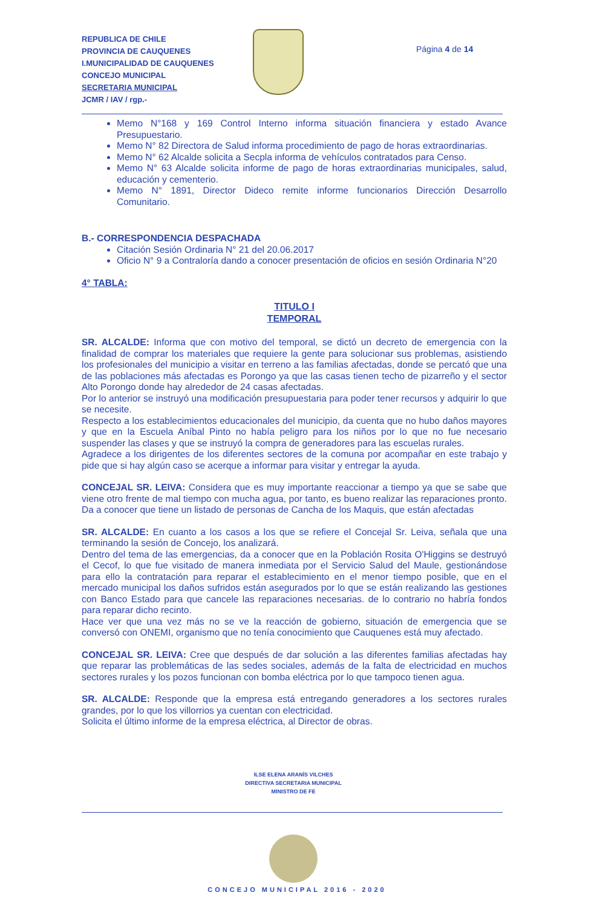REPUBLICA DE CHILE
PROVINCIA DE CAUQUENES
I.MUNICIPALIDAD DE CAUQUENES
CONCEJO MUNICIPAL
SECRETARIA MUNICIPAL
JCMR / IAV / rgp.-
Página 4 de 14
Memo N°168 y 169 Control Interno informa situación financiera y estado Avance Presupuestario.
Memo N° 82 Directora de Salud informa procedimiento de pago de horas extraordinarias.
Memo N° 62 Alcalde solicita a Secpla informa de vehículos contratados para Censo.
Memo N° 63 Alcalde solicita informe de pago de horas extraordinarias municipales, salud, educación y cementerio.
Memo N° 1891, Director Dideco remite informe funcionarios Dirección Desarrollo Comunitario.
B.- CORRESPONDENCIA DESPACHADA
Citación Sesión Ordinaria N° 21 del 20.06.2017
Oficio N° 9 a Contraloría dando a conocer presentación de oficios en sesión Ordinaria N°20
4° TABLA:
TITULO I
TEMPORAL
SR. ALCALDE: Informa que con motivo del temporal, se dictó un decreto de emergencia con la finalidad de comprar los materiales que requiere la gente para solucionar sus problemas, asistiendo los profesionales del municipio a visitar en terreno a las familias afectadas, donde se percató que una de las poblaciones más afectadas es Porongo ya que las casas tienen techo de pizarreño y el sector Alto Porongo donde hay alrededor de 24 casas afectadas.
Por lo anterior se instruyó una modificación presupuestaria para poder tener recursos y adquirir lo que se necesite.
Respecto a los establecimientos educacionales del municipio, da cuenta que no hubo daños mayores y que en la Escuela Aníbal Pinto no había peligro para los niños por lo que no fue necesario suspender las clases y que se instruyó la compra de generadores para las escuelas rurales.
Agradece a los dirigentes de los diferentes sectores de la comuna por acompañar en este trabajo y pide que si hay algún caso se acerque a informar para visitar y entregar la ayuda.
CONCEJAL SR. LEIVA: Considera que es muy importante reaccionar a tiempo ya que se sabe que viene otro frente de mal tiempo con mucha agua, por tanto, es bueno realizar las reparaciones pronto. Da a conocer que tiene un listado de personas de Cancha de los Maquis, que están afectadas
SR. ALCALDE: En cuanto a los casos a los que se refiere el Concejal Sr. Leiva, señala que una terminando la sesión de Concejo, los analizará.
Dentro del tema de las emergencias, da a conocer que en la Población Rosita O'Higgins se destruyó el Cecof, lo que fue visitado de manera inmediata por el Servicio Salud del Maule, gestionándose para ello la contratación para reparar el establecimiento en el menor tiempo posible, que en el mercado municipal los daños sufridos están asegurados por lo que se están realizando las gestiones con Banco Estado para que cancele las reparaciones necesarias. de lo contrario no habría fondos para reparar dicho recinto.
Hace ver que una vez más no se ve la reacción de gobierno, situación de emergencia que se conversó con ONEMI, organismo que no tenía conocimiento que Cauquenes está muy afectado.
CONCEJAL SR. LEIVA: Cree que después de dar solución a las diferentes familias afectadas hay que reparar las problemáticas de las sedes sociales, además de la falta de electricidad en muchos sectores rurales y los pozos funcionan con bomba eléctrica por lo que tampoco tienen agua.
SR. ALCALDE: Responde que la empresa está entregando generadores a los sectores rurales grandes, por lo que los villorrios ya cuentan con electricidad.
Solicita el último informe de la empresa eléctrica, al Director de obras.
ILSE ELENA ARANÍS VILCHES
DIRECTIVA SECRETARIA MUNICIPAL
MINISTRO DE FE
CONCEJO MUNICIPAL 2016 - 2020